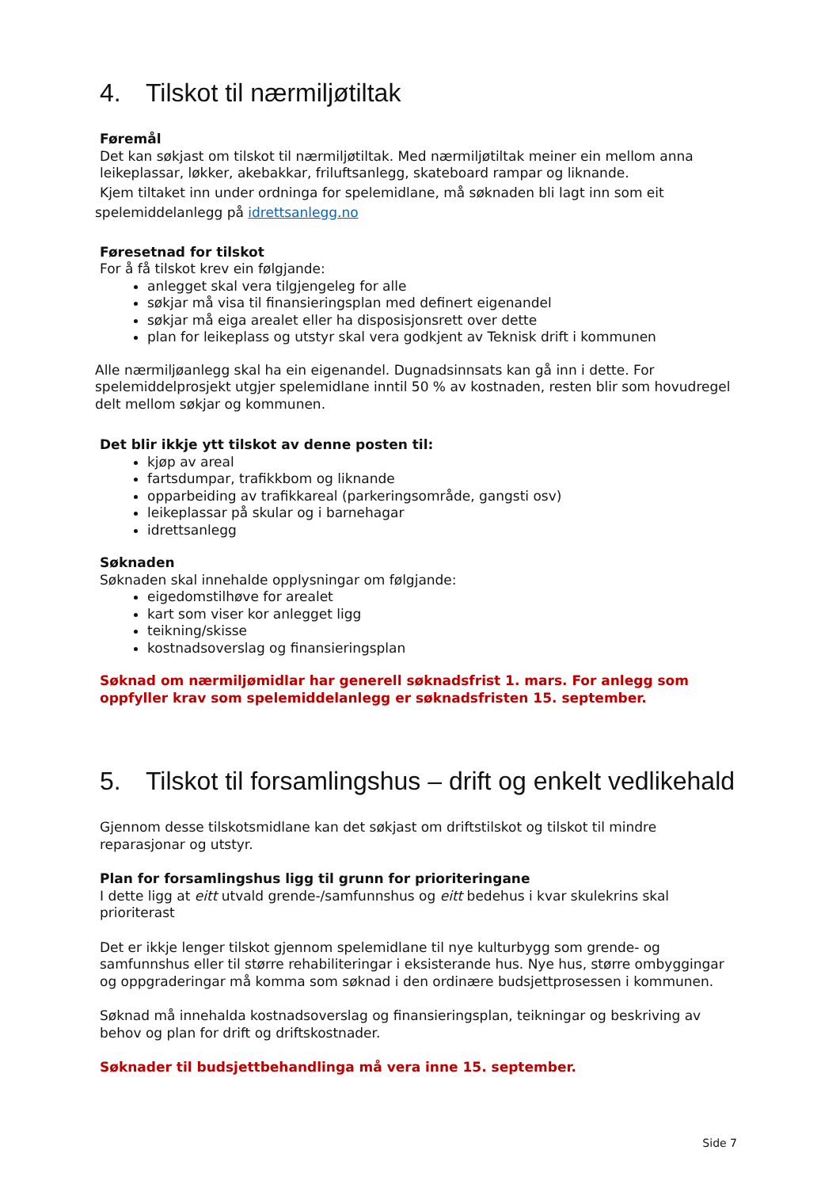4. Tilskot til nærmiljøtiltak
Føremål
Det kan søkjast om tilskot til nærmiljøtiltak. Med nærmiljøtiltak meiner ein mellom anna leikeplassar, løkker, akebakkar, friluftsanlegg, skateboard rampar og liknande.
Kjem tiltaket inn under ordninga for spelemidlane, må søknaden bli lagt inn som eit
spelemiddelanlegg på idrettsanlegg.no
Føresetnad for tilskot
For å få tilskot krev ein følgjande:
anlegget skal vera tilgjengeleg for alle
søkjar må visa til finansieringsplan med definert eigenandel
søkjar må eiga arealet eller ha disposisjonsrett over dette
plan for leikeplass og utstyr skal vera godkjent av Teknisk drift i kommunen
Alle nærmiljøanlegg skal ha ein eigenandel. Dugnadsinnsats kan gå inn i dette. For spelemiddelprosjekt utgjer spelemidlane inntil 50 % av kostnaden, resten blir som hovudregel delt mellom søkjar og kommunen.
Det blir ikkje ytt tilskot av denne posten til:
kjøp av areal
fartsdumpar, trafikkbom og liknande
opparbeiding av trafikkareal (parkeringsområde, gangsti osv)
leikeplassar på skular og i barnehagar
idrettsanlegg
Søknaden
Søknaden skal innehalde opplysningar om følgjande:
eigedomstilhøve for arealet
kart som viser kor anlegget ligg
teikning/skisse
kostnadsoverslag og finansieringsplan
Søknad om nærmiljømidlar har generell søknadsfrist 1. mars. For anlegg som oppfyller krav som spelemiddelanlegg er søknadsfristen 15. september.
5. Tilskot til forsamlingshus – drift og enkelt vedlikehald
Gjennom desse tilskotsmidlane kan det søkjast om driftstilskot og tilskot til mindre reparasjonar og utstyr.
Plan for forsamlingshus ligg til grunn for prioriteringane
I dette ligg at eitt utvald grende-/samfunnshus og eitt bedehus i kvar skulekrins skal prioriterast
Det er ikkje lenger tilskot gjennom spelemidlane til nye kulturbygg som grende- og samfunnshus eller til større rehabiliteringar i eksisterande hus. Nye hus, større ombyggingar og oppgraderingar må komma som søknad i den ordinære budsjettprosessen i kommunen.
Søknad må innehalda kostnadsoverslag og finansieringsplan, teikningar og beskriving av behov og plan for drift og driftskostnader.
Søknader til budsjettbehandlinga må vera inne 15. september.
Side 7